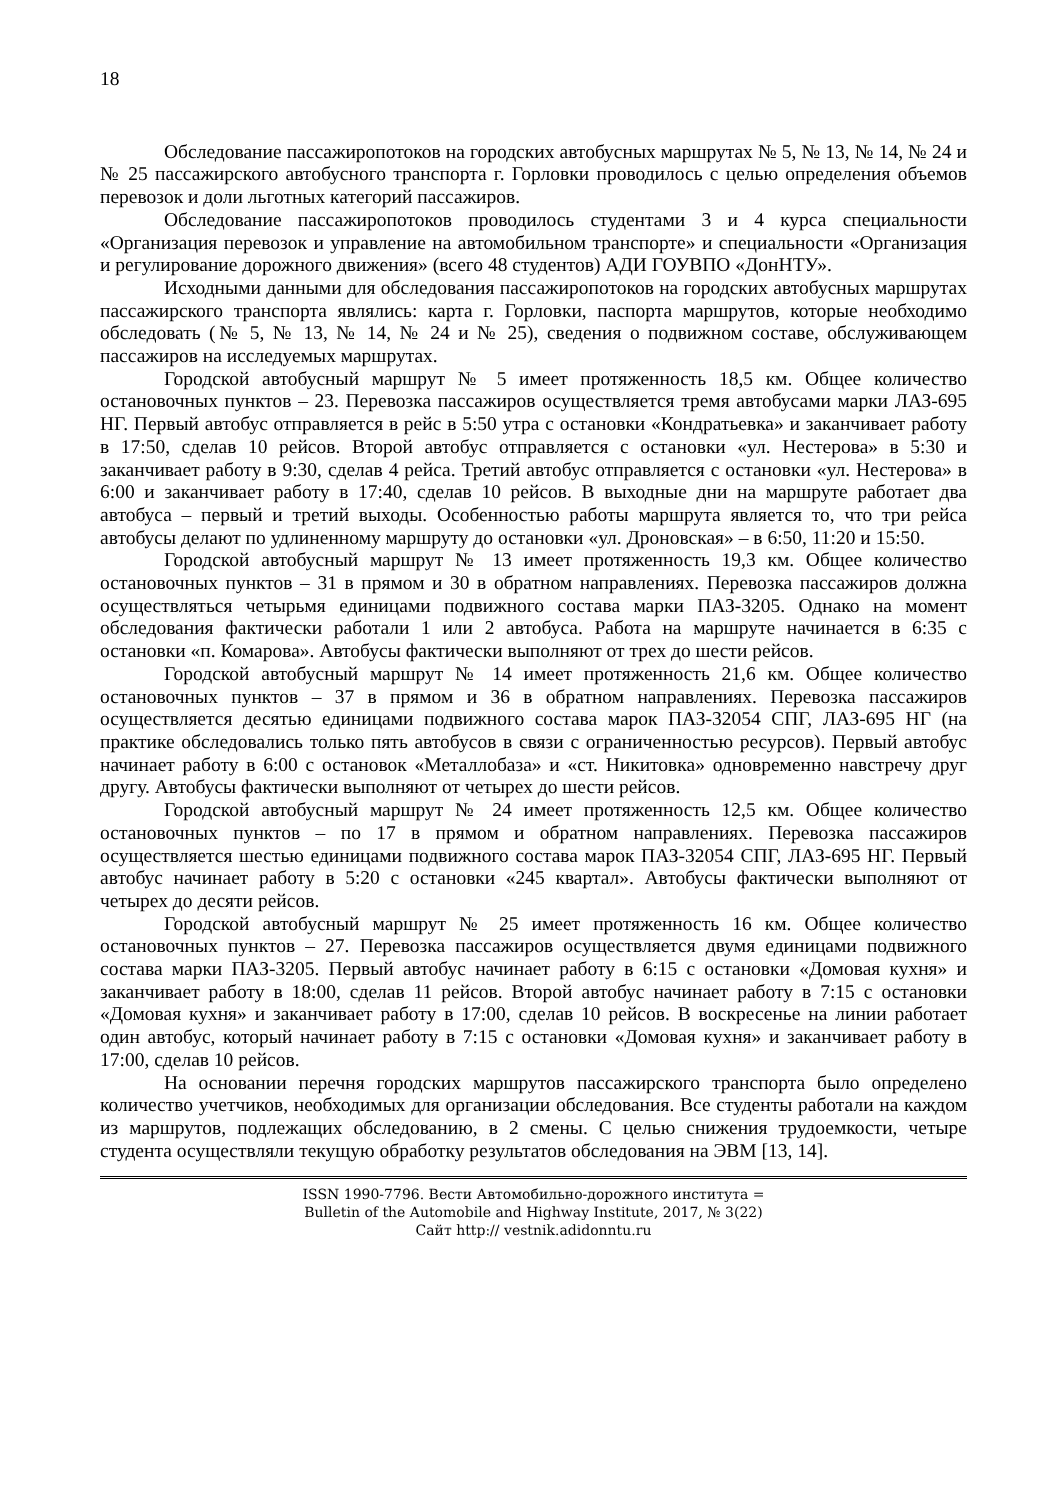18
Обследование пассажиропотоков на городских автобусных маршрутах № 5, № 13, № 14, № 24 и № 25 пассажирского автобусного транспорта г. Горловки проводилось с целью определения объемов перевозок и доли льготных категорий пассажиров.
Обследование пассажиропотоков проводилось студентами 3 и 4 курса специальности «Организация перевозок и управление на автомобильном транспорте» и специальности «Организация и регулирование дорожного движения» (всего 48 студентов) АДИ ГОУВПО «ДонНТУ».
Исходными данными для обследования пассажиропотоков на городских автобусных маршрутах пассажирского транспорта являлись: карта г. Горловки, паспорта маршрутов, которые необходимо обследовать (№ 5, № 13, № 14, № 24 и № 25), сведения о подвижном составе, обслуживающем пассажиров на исследуемых маршрутах.
Городской автобусный маршрут № 5 имеет протяженность 18,5 км. Общее количество остановочных пунктов – 23. Перевозка пассажиров осуществляется тремя автобусами марки ЛАЗ-695 НГ. Первый автобус отправляется в рейс в 5:50 утра с остановки «Кондратьевка» и заканчивает работу в 17:50, сделав 10 рейсов. Второй автобус отправляется с остановки «ул. Нестерова» в 5:30 и заканчивает работу в 9:30, сделав 4 рейса. Третий автобус отправляется с остановки «ул. Нестерова» в 6:00 и заканчивает работу в 17:40, сделав 10 рейсов. В выходные дни на маршруте работает два автобуса – первый и третий выходы. Особенностью работы маршрута является то, что три рейса автобусы делают по удлиненному маршруту до остановки «ул. Дроновская» – в 6:50, 11:20 и 15:50.
Городской автобусный маршрут № 13 имеет протяженность 19,3 км. Общее количество остановочных пунктов – 31 в прямом и 30 в обратном направлениях. Перевозка пассажиров должна осуществляться четырьмя единицами подвижного состава марки ПАЗ-3205. Однако на момент обследования фактически работали 1 или 2 автобуса. Работа на маршруте начинается в 6:35 с остановки «п. Комарова». Автобусы фактически выполняют от трех до шести рейсов.
Городской автобусный маршрут № 14 имеет протяженность 21,6 км. Общее количество остановочных пунктов – 37 в прямом и 36 в обратном направлениях. Перевозка пассажиров осуществляется десятью единицами подвижного состава марок ПАЗ-32054 СПГ, ЛАЗ-695 НГ (на практике обследовались только пять автобусов в связи с ограниченностью ресурсов). Первый автобус начинает работу в 6:00 с остановок «Металлобаза» и «ст. Никитовка» одновременно навстречу друг другу. Автобусы фактически выполняют от четырех до шести рейсов.
Городской автобусный маршрут № 24 имеет протяженность 12,5 км. Общее количество остановочных пунктов – по 17 в прямом и обратном направлениях. Перевозка пассажиров осуществляется шестью единицами подвижного состава марок ПАЗ-32054 СПГ, ЛАЗ-695 НГ. Первый автобус начинает работу в 5:20 с остановки «245 квартал». Автобусы фактически выполняют от четырех до десяти рейсов.
Городской автобусный маршрут № 25 имеет протяженность 16 км. Общее количество остановочных пунктов – 27. Перевозка пассажиров осуществляется двумя единицами подвижного состава марки ПАЗ-3205. Первый автобус начинает работу в 6:15 с остановки «Домовая кухня» и заканчивает работу в 18:00, сделав 11 рейсов. Второй автобус начинает работу в 7:15 с остановки «Домовая кухня» и заканчивает работу в 17:00, сделав 10 рейсов. В воскресенье на линии работает один автобус, который начинает работу в 7:15 с остановки «Домовая кухня» и заканчивает работу в 17:00, сделав 10 рейсов.
На основании перечня городских маршрутов пассажирского транспорта было определено количество учетчиков, необходимых для организации обследования. Все студенты работали на каждом из маршрутов, подлежащих обследованию, в 2 смены. С целью снижения трудоемкости, четыре студента осуществляли текущую обработку результатов обследования на ЭВМ [13, 14].
ISSN 1990-7796. Вести Автомобильно-дорожного института =
Bulletin of the Automobile and Highway Institute, 2017, № 3(22)
Сайт http:// vestnik.adidonntu.ru